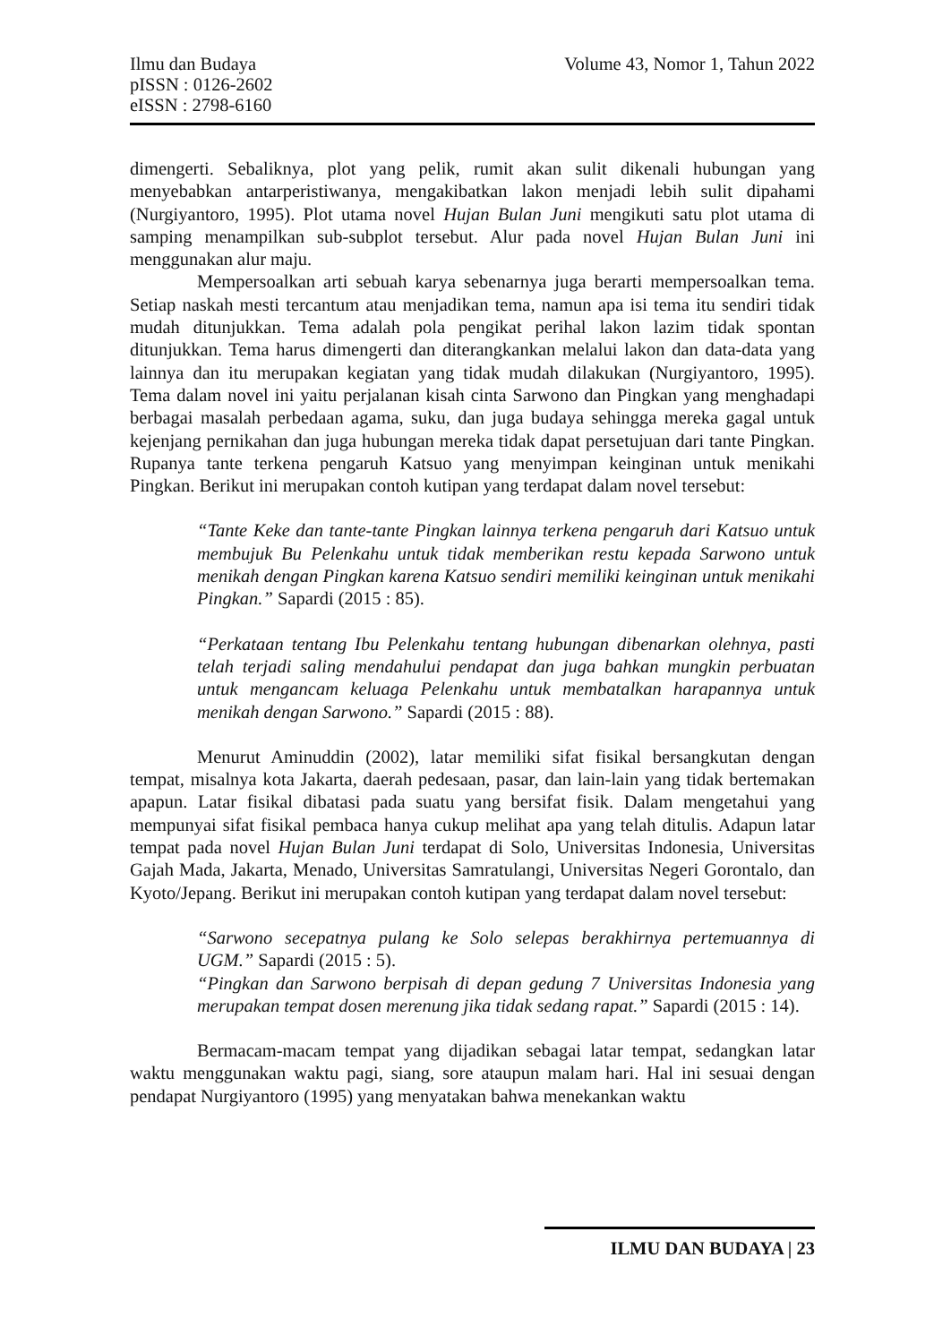Volume 43, Nomor 1, Tahun 2022 Ilmu dan Budaya
pISSN : 0126-2602
eISSN : 2798-6160
dimengerti. Sebaliknya, plot yang pelik, rumit akan sulit dikenali hubungan yang menyebabkan antarperistiwanya, mengakibatkan lakon menjadi lebih sulit dipahami (Nurgiyantoro, 1995). Plot utama novel Hujan Bulan Juni mengikuti satu plot utama di samping menampilkan sub-subplot tersebut. Alur pada novel Hujan Bulan Juni ini menggunakan alur maju.
Mempersoalkan arti sebuah karya sebenarnya juga berarti mempersoalkan tema. Setiap naskah mesti tercantum atau menjadikan tema, namun apa isi tema itu sendiri tidak mudah ditunjukkan. Tema adalah pola pengikat perihal lakon lazim tidak spontan ditunjukkan. Tema harus dimengerti dan diterangkankan melalui lakon dan data-data yang lainnya dan itu merupakan kegiatan yang tidak mudah dilakukan (Nurgiyantoro, 1995). Tema dalam novel ini yaitu perjalanan kisah cinta Sarwono dan Pingkan yang menghadapi berbagai masalah perbedaan agama, suku, dan juga budaya sehingga mereka gagal untuk kejenjang pernikahan dan juga hubungan mereka tidak dapat persetujuan dari tante Pingkan. Rupanya tante terkena pengaruh Katsuo yang menyimpan keinginan untuk menikahi Pingkan. Berikut ini merupakan contoh kutipan yang terdapat dalam novel tersebut:
“Tante Keke dan tante-tante Pingkan lainnya terkena pengaruh dari Katsuo untuk membujuk Bu Pelenkahu untuk tidak memberikan restu kepada Sarwono untuk menikah dengan Pingkan karena Katsuo sendiri memiliki keinginan untuk menikahi Pingkan.” Sapardi (2015 : 85).
“Perkataan tentang Ibu Pelenkahu tentang hubungan dibenarkan olehnya, pasti telah terjadi saling mendahului pendapat dan juga bahkan mungkin perbuatan untuk mengancam keluaga Pelenkahu untuk membatalkan harapannya untuk menikah dengan Sarwono.” Sapardi (2015 : 88).
Menurut Aminuddin (2002), latar memiliki sifat fisikal bersangkutan dengan tempat, misalnya kota Jakarta, daerah pedesaan, pasar, dan lain-lain yang tidak bertemakan apapun. Latar fisikal dibatasi pada suatu yang bersifat fisik. Dalam mengetahui yang mempunyai sifat fisikal pembaca hanya cukup melihat apa yang telah ditulis. Adapun latar tempat pada novel Hujan Bulan Juni terdapat di Solo, Universitas Indonesia, Universitas Gajah Mada, Jakarta, Menado, Universitas Samratulangi, Universitas Negeri Gorontalo, dan Kyoto/Jepang. Berikut ini merupakan contoh kutipan yang terdapat dalam novel tersebut:
“Sarwono secepatnya pulang ke Solo selepas berakhirnya pertemuannya di UGM.” Sapardi (2015 : 5).
“Pingkan dan Sarwono berpisah di depan gedung 7 Universitas Indonesia yang merupakan tempat dosen merenung jika tidak sedang rapat.” Sapardi (2015 : 14).
Bermacam-macam tempat yang dijadikan sebagai latar tempat, sedangkan latar waktu menggunakan waktu pagi, siang, sore ataupun malam hari. Hal ini sesuai dengan pendapat Nurgiyantoro (1995) yang menyatakan bahwa menekankan waktu
ILMU DAN BUDAYA | 23